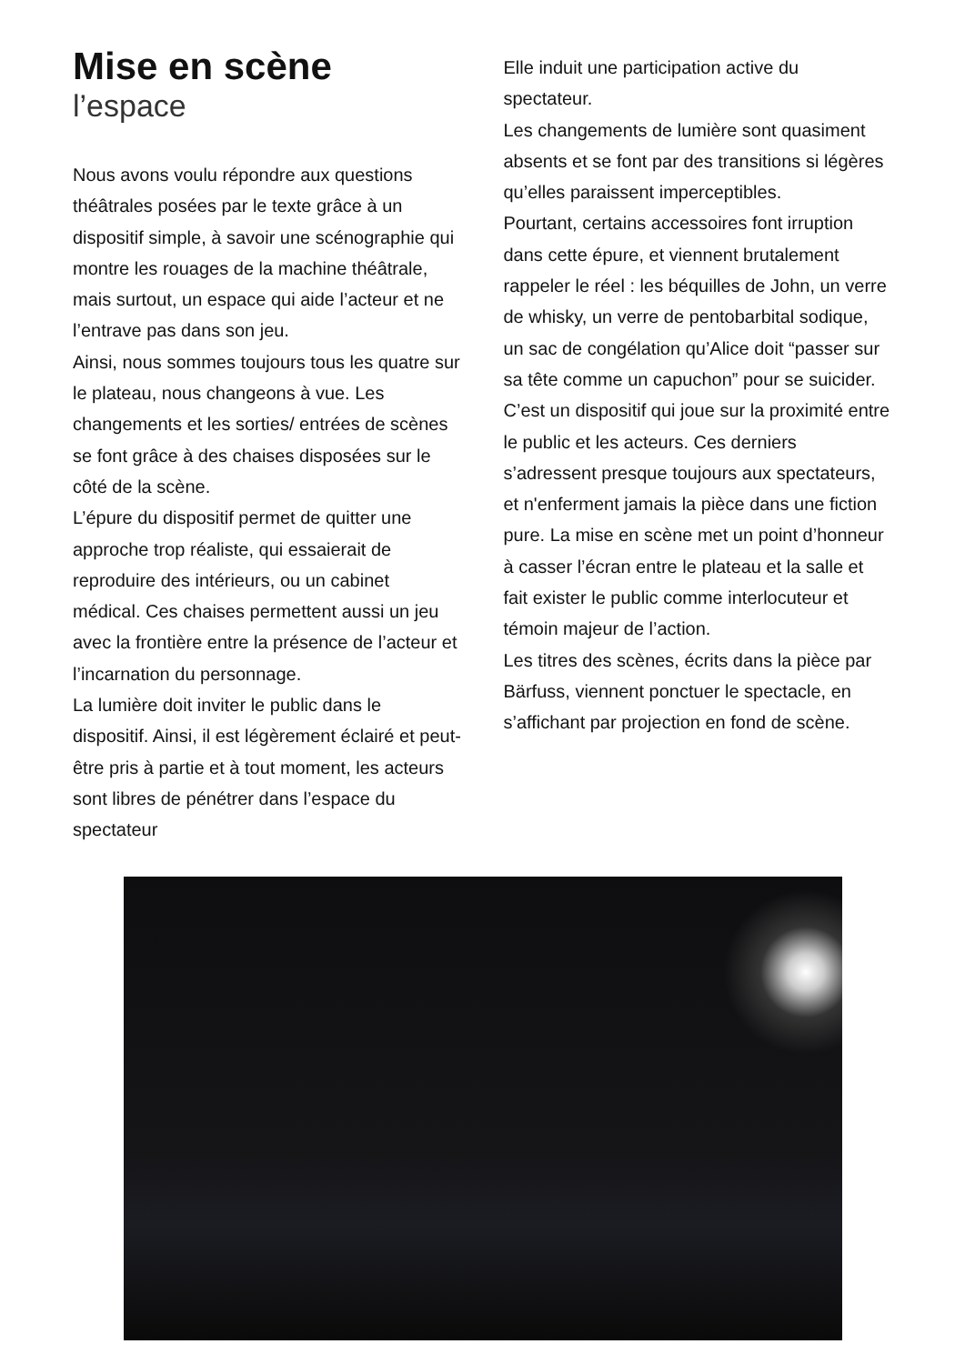Mise en scène
l’espace
Nous avons voulu répondre aux questions théâtrales posées par le texte grâce à un dispositif simple, à savoir une scénographie qui montre les rouages de la machine théâtrale, mais surtout, un espace qui aide l’acteur et ne l’entrave pas dans son jeu.
Ainsi, nous sommes toujours tous les quatre sur le plateau, nous changeons à vue. Les changements et les sorties/ entrées de scènes se font grâce à des chaises disposées sur le côté de la scène.
L’épure du dispositif permet de quitter une approche trop réaliste, qui essaierait de reproduire des intérieurs, ou un cabinet médical. Ces chaises permettent aussi un jeu avec la frontière entre la présence de l’acteur et l’incarnation du personnage.
La lumière doit inviter le public dans le dispositif. Ainsi, il est légèrement éclairé et peut-être pris à partie et à tout moment, les acteurs sont libres de pénétrer dans l’espace du spectateur
Elle induit une participation active du spectateur.
Les changements de lumière sont quasiment absents et se font par des transitions si légères qu’elles paraissent imperceptibles.
Pourtant, certains accessoires font irruption dans cette épure, et viennent brutalement rappeler le réel : les béquilles de John, un verre de whisky, un verre de pentobarbital sodique, un sac de congélation qu’Alice doit “passer sur sa tête comme un capuchon” pour se suicider.
C’est un dispositif qui joue sur la proximité entre le public et les acteurs. Ces derniers s’adressent presque toujours aux spectateurs, et n'enferment jamais la pièce dans une fiction pure. La mise en scène met un point d’honneur à casser l’écran entre le plateau et la salle et fait exister le public comme interlocuteur et témoin majeur de l’action.
Les titres des scènes, écrits dans la pièce par Bärfuss, viennent ponctuer le spectacle, en s’affichant par projection en fond de scène.